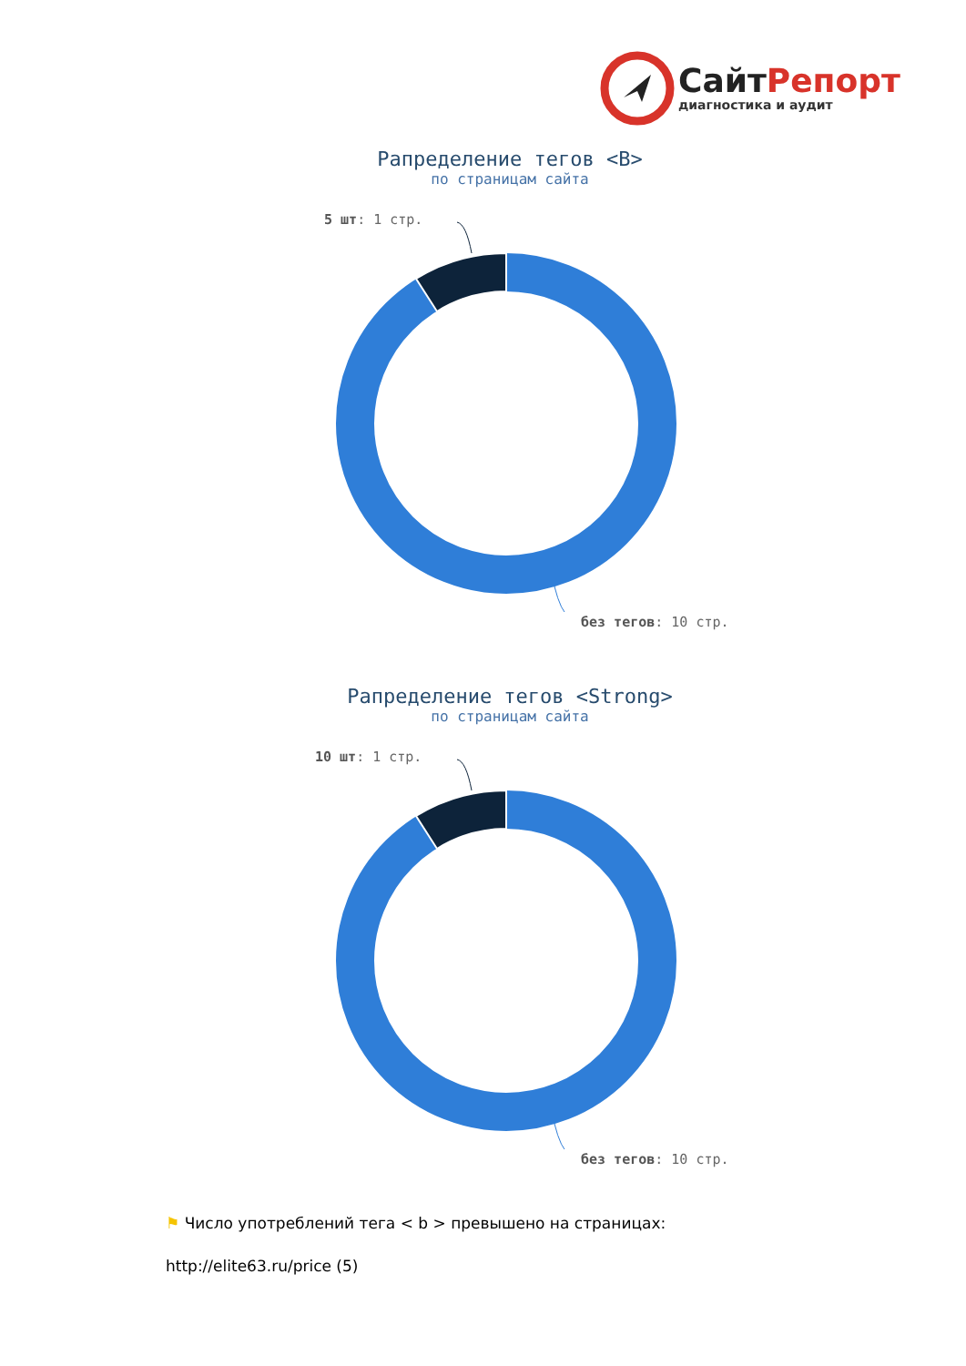СайтРепорт
диагностика и аудит
Рапределение тегов <B>
по страницам сайта
5 шт: 1 стр.
без тегов: 10 стр.
Рапределение тегов <Strong>
по страницам сайта
10 шт: 1 стр.
без тегов: 10 стр.
⚑ Число употреблений тега < b > превышено на страницах:
http://elite63.ru/price (5)